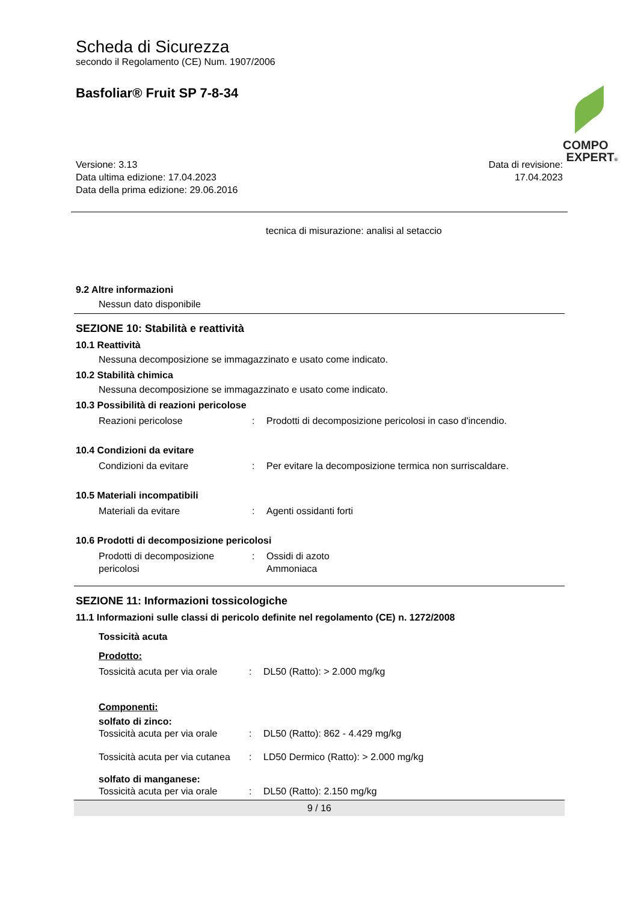Scheda di Sicurezza
secondo il Regolamento (CE) Num. 1907/2006
Basfoliar® Fruit SP 7-8-34
COMPO
EXPERT®
Versione: 3.13
Data ultima edizione: 17.04.2023
Data della prima edizione: 29.06.2016
Data di revisione:
17.04.2023
tecnica di misurazione: analisi al setaccio
9.2 Altre informazioni
Nessun dato disponibile
SEZIONE 10: Stabilità e reattività
10.1 Reattività
Nessuna decomposizione se immagazzinato e usato come indicato.
10.2 Stabilità chimica
Nessuna decomposizione se immagazzinato e usato come indicato.
10.3 Possibilità di reazioni pericolose
Reazioni pericolose : Prodotti di decomposizione pericolosi in caso d'incendio.
10.4 Condizioni da evitare
Condizioni da evitare : Per evitare la decomposizione termica non surriscaldare.
10.5 Materiali incompatibili
Materiali da evitare : Agenti ossidanti forti
10.6 Prodotti di decomposizione pericolosi
Prodotti di decomposizione pericolosi
: Ossidi di azoto
Ammoniaca
SEZIONE 11: Informazioni tossicologiche
11.1 Informazioni sulle classi di pericolo definite nel regolamento (CE) n. 1272/2008
Tossicità acuta
Prodotto:
Tossicità acuta per via orale
: DL50 (Ratto): > 2.000 mg/kg
Componenti:
solfato di zinco:
Tossicità acuta per via orale
: DL50 (Ratto): 862 - 4.429 mg/kg
Tossicità acuta per via cutanea
: LD50 Dermico (Ratto): > 2.000 mg/kg
solfato di manganese:
Tossicità acuta per via orale
: DL50 (Ratto): 2.150 mg/kg
9 / 16